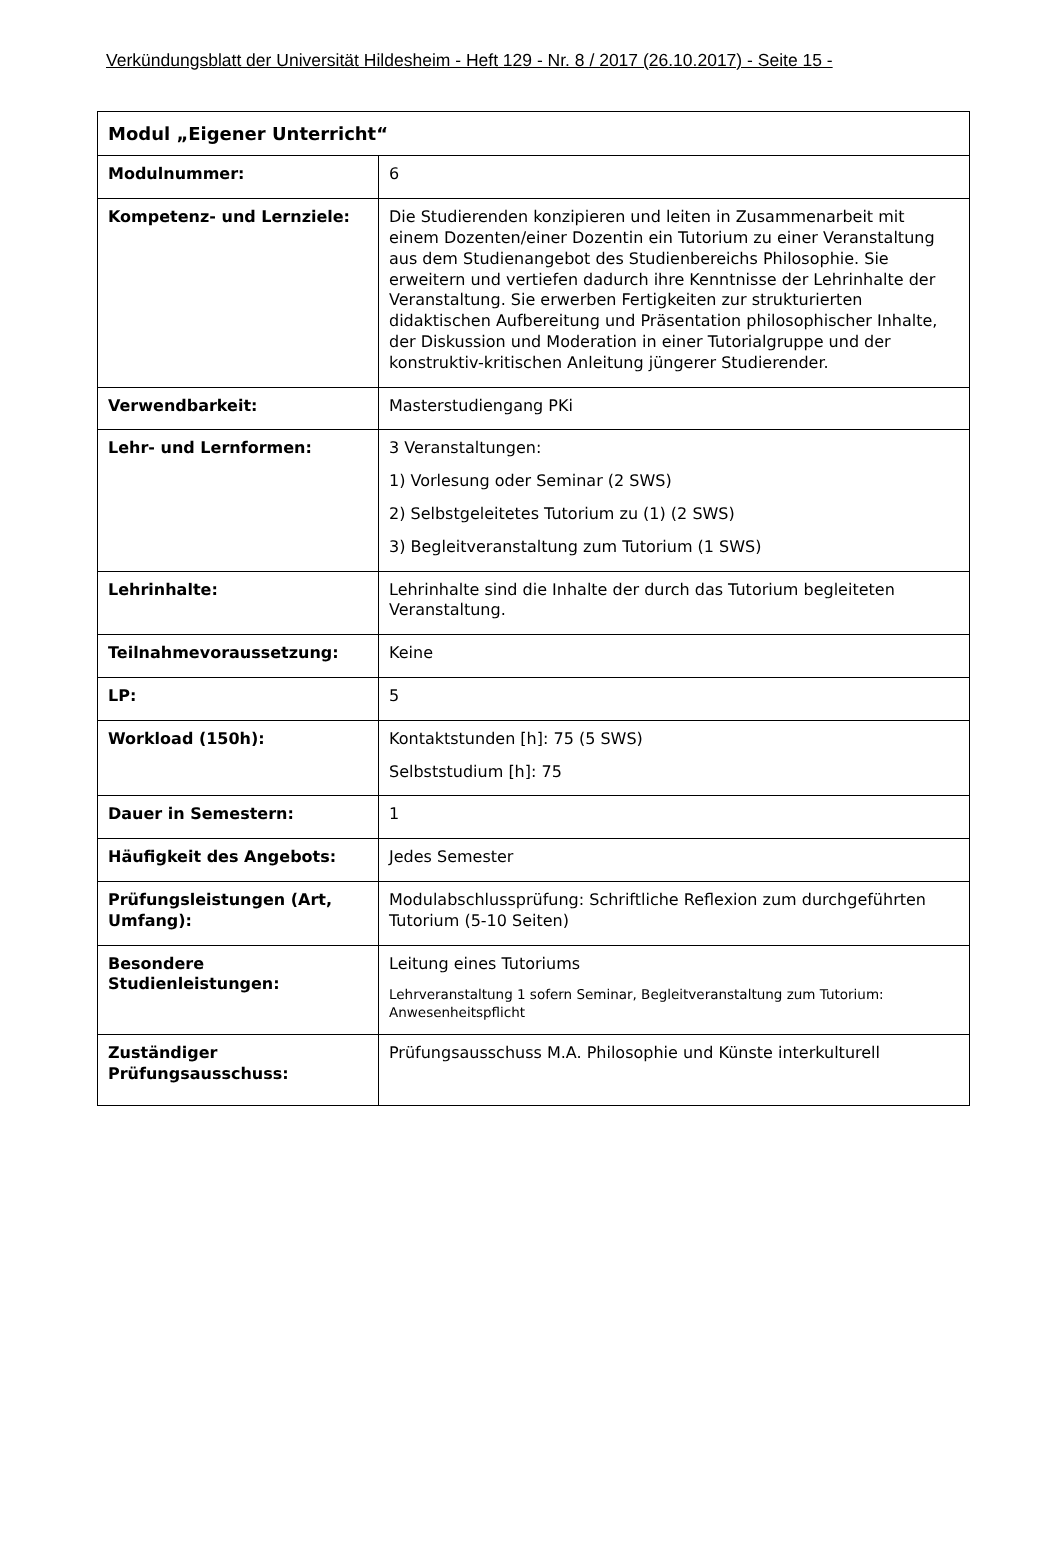Verkündungsblatt der Universität Hildesheim - Heft 129 - Nr. 8 / 2017 (26.10.2017) - Seite 15 -
| Modul „Eigener Unterricht“ | |
| --- | --- |
| Modulnummer: | 6 |
| Kompetenz- und Lernziele: | Die Studierenden konzipieren und leiten in Zusammenarbeit mit einem Dozenten/einer Dozentin ein Tutorium zu einer Veranstaltung aus dem Studienangebot des Studienbereichs Philosophie. Sie erweitern und vertiefen dadurch ihre Kenntnisse der Lehrinhalte der Veranstaltung. Sie erwerben Fertigkeiten zur strukturierten didaktischen Aufbereitung und Präsentation philosophischer Inhalte, der Diskussion und Moderation in einer Tutorialgruppe und der konstruktiv-kritischen Anleitung jüngerer Studierender. |
| Verwendbarkeit: | Masterstudiengang PKi |
| Lehr- und Lernformen: | 3 Veranstaltungen: 1) Vorlesung oder Seminar (2 SWS) 2) Selbstgeleitetes Tutorium zu (1) (2 SWS) 3) Begleitveranstaltung zum Tutorium (1 SWS) |
| Lehrinhalte: | Lehrinhalte sind die Inhalte der durch das Tutorium begleiteten Veranstaltung. |
| Teilnahmevoraussetzung: | Keine |
| LP: | 5 |
| Workload (150h): | Kontaktstunden [h]: 75 (5 SWS) Selbststudium [h]: 75 |
| Dauer in Semestern: | 1 |
| Häufigkeit des Angebots: | Jedes Semester |
| Prüfungsleistungen (Art, Umfang): | Modulabschlussprüfung: Schriftliche Reflexion zum durchgeführten Tutorium (5-10 Seiten) |
| Besondere Studienleistungen: | Leitung eines Tutoriums Lehrveranstaltung 1 sofern Seminar, Begleitveranstaltung zum Tutorium: Anwesenheitspflicht |
| Zuständiger Prüfungsausschuss: | Prüfungsausschuss M.A. Philosophie und Künste interkulturell |